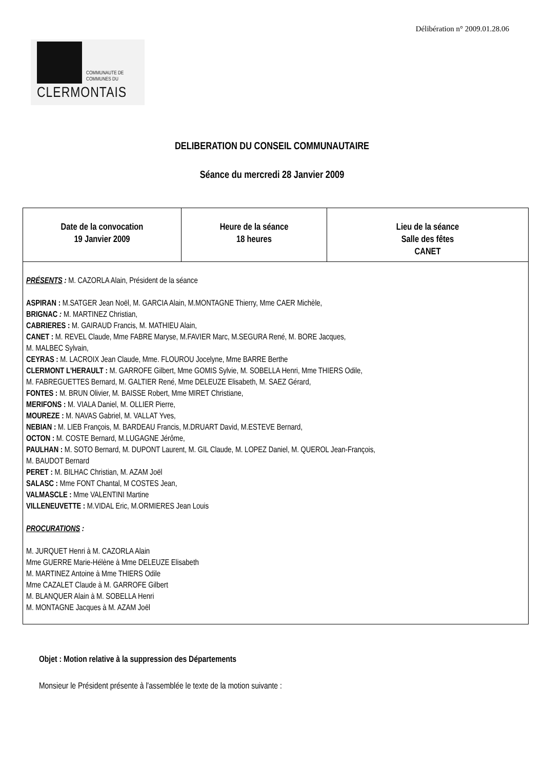Délibération n° 2009.01.28.06
COMMUNAUTE DE
COMMUNES DU
CLERMONTAIS
DELIBERATION DU CONSEIL COMMUNAUTAIRE
Séance du mercredi 28 Janvier 2009
| Date de la convocation 19 Janvier 2009 | Heure de la séance 18 heures | Lieu de la séance Salle des fêtes CANET |
| PRÉSENTS : M. CAZORLA Alain, Président de la séance ASPIRAN : M.SATGER Jean Noël, M. GARCIA Alain, M.MONTAGNE Thierry, Mme CAER Michèle, BRIGNAC : M. MARTINEZ Christian, CABRIERES : M. GAIRAUD Francis, M. MATHIEU Alain, CANET : M. REVEL Claude, Mme FABRE Maryse, M.FAVIER Marc, M.SEGURA René, M. BORE Jacques, M. MALBEC Sylvain, CEYRAS : M. LACROIX Jean Claude, Mme. FLOUROU Jocelyne, Mme BARRE Berthe CLERMONT L'HERAULT : M. GARROFE Gilbert, Mme GOMIS Sylvie, M. SOBELLA Henri, Mme THIERS Odile, M. FABREGUETTES Bernard, M. GALTIER René, Mme DELEUZE Elisabeth, M. SAEZ Gérard, FONTES : M. BRUN Olivier, M. BAISSE Robert, Mme MIRET Christiane, MERIFONS : M. VIALA Daniel, M. OLLIER Pierre, MOUREZE : M. NAVAS Gabriel, M. VALLAT Yves, NEBIAN : M. LIEB François, M. BARDEAU Francis, M.DRUART David, M.ESTEVE Bernard, OCTON : M. COSTE Bernard, M.LUGAGNE Jérôme, PAULHAN : M. SOTO Bernard, M. DUPONT Laurent, M. GIL Claude, M. LOPEZ Daniel, M. QUEROL Jean-François, M. BAUDOT Bernard PERET : M. BILHAC Christian, M. AZAM Joël SALASC : Mme FONT Chantal, M COSTES Jean, VALMASCLE : Mme VALENTINI Martine VILLENEUVETTE : M.VIDAL Eric, M.ORMIERES Jean Louis PROCURATIONS : M. JURQUET Henri à M. CAZORLA Alain Mme GUERRE Marie-Hélène à Mme DELEUZE Elisabeth M. MARTINEZ Antoine à Mme THIERS Odile Mme CAZALET Claude à M. GARROFE Gilbert M. BLANQUER Alain à M. SOBELLA Henri M. MONTAGNE Jacques à M. AZAM Joël | | |
Objet : Motion relative à la suppression des Départements
Monsieur le Président présente à l'assemblée le texte de la motion suivante :